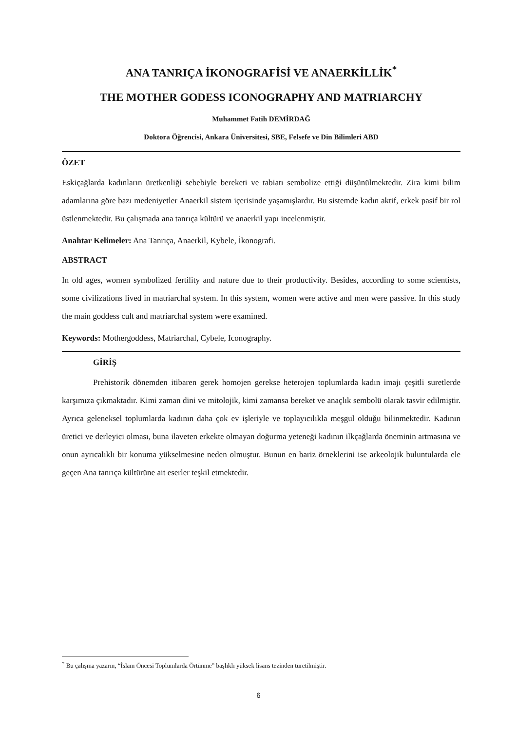ANA TANRIÇA İKONOGRAFİSİ VE ANAERKİLLİK<sup>*</sup>
THE MOTHER GODESS ICONOGRAPHY AND MATRIARCHY
Muhammet Fatih DEMİRDAĞ
Doktora Öğrencisi, Ankara Üniversitesi, SBE, Felsefe ve Din Bilimleri ABD
ÖZET
Eskiçağlarda kadınların üretkenliği sebebiyle bereketi ve tabiatı sembolize ettiği düşünülmektedir. Zira kimi bilim adamlarına göre bazı medeniyetler Anaerkil sistem içerisinde yaşamışlardır. Bu sistemde kadın aktif, erkek pasif bir rol üstlenmektedir. Bu çalışmada ana tanrıça kültürü ve anaerkil yapı incelenmiştir.
Anahtar Kelimeler: Ana Tanrıça, Anaerkil, Kybele, İkonografi.
ABSTRACT
In old ages, women symbolized fertility and nature due to their productivity. Besides, according to some scientists, some civilizations lived in matriarchal system. In this system, women were active and men were passive. In this study the main goddess cult and matriarchal system were examined.
Keywords: Mothergoddess, Matriarchal, Cybele, Iconography.
GİRİŞ
Prehistorik dönemden itibaren gerek homojen gerekse heterojen toplumlarda kadın imajı çeşitli suretlerde karşımıza çıkmaktadır. Kimi zaman dini ve mitolojik, kimi zamansa bereket ve anaçlık sembolü olarak tasvir edilmiştir. Ayrıca geleneksel toplumlarda kadının daha çok ev işleriyle ve toplayıcılıkla meşgul olduğu bilinmektedir. Kadının üretici ve derleyici olması, buna ilaveten erkekte olmayan doğurma yeteneği kadının ilkçağlarda öneminin artmasına ve onun ayrıcalıklı bir konuma yükselmesine neden olmuştur. Bunun en bariz örneklerini ise arkeolojik buluntularda ele geçen Ana tanrıça kültürüne ait eserler teşkil etmektedir.
<sup>*</sup> Bu çalışma yazarın, “İslam Öncesi Toplumlarda Örtünme” başlıklı yüksek lisans tezinden türetilmiştir.
6